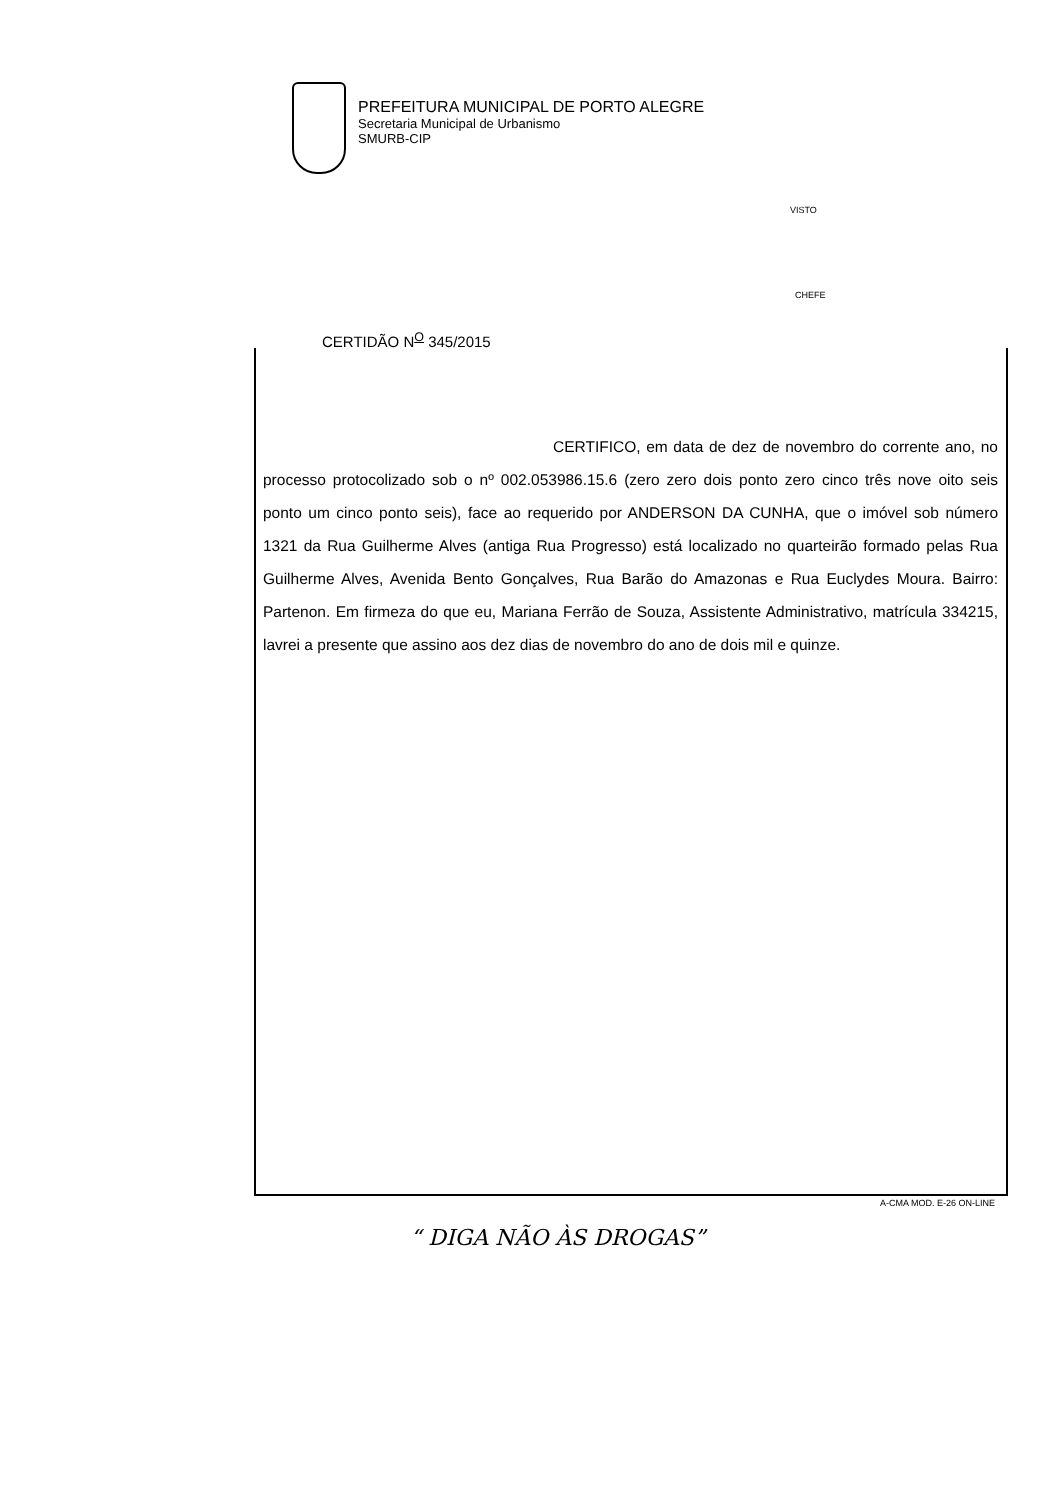PREFEITURA MUNICIPAL DE PORTO ALEGRE
Secretaria Municipal de Urbanismo
SMURB-CIP
VISTO
CHEFE
CERTIDÃO N<sup>O</sup> 345/2015
CERTIFICO, em data de dez de novembro do corrente ano, no processo protocolizado sob o nº 002.053986.15.6 (zero zero dois ponto zero cinco três nove oito seis ponto um cinco ponto seis), face ao requerido por ANDERSON DA CUNHA, que o imóvel sob número 1321 da Rua Guilherme Alves (antiga Rua Progresso) está localizado no quarteirão formado pelas Rua Guilherme Alves, Avenida Bento Gonçalves, Rua Barão do Amazonas e Rua Euclydes Moura. Bairro: Partenon. Em firmeza do que eu, Mariana Ferrão de Souza, Assistente Administrativo, matrícula 334215, lavrei a presente que assino aos dez dias de novembro do ano de dois mil e quinze.
A-CMA MOD. E-26 ON-LINE
“ DIGA NÃO ÀS DROGAS”